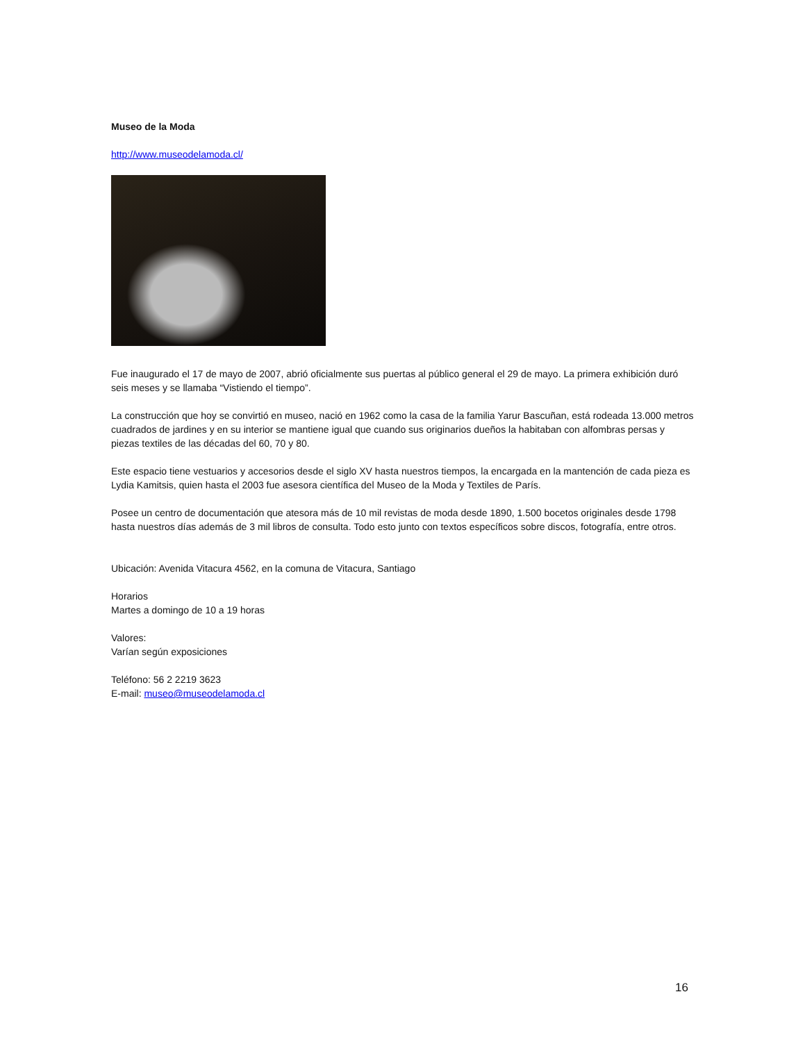Museo de la Moda
http://www.museodelamoda.cl/
Fue inaugurado el 17 de mayo de 2007, abrió oficialmente sus puertas al público general el 29 de mayo. La primera exhibición duró seis meses y se llamaba “Vistiendo el tiempo”.
La construcción que hoy se convirtió en museo, nació en 1962 como la casa de la familia Yarur Bascuñan, está rodeada 13.000 metros cuadrados de jardines y en su interior se mantiene igual que cuando sus originarios dueños la habitaban con alfombras persas y piezas textiles de las décadas del 60, 70 y 80.
Este espacio tiene vestuarios y accesorios desde el siglo XV hasta nuestros tiempos, la encargada en la mantención de cada pieza es Lydia Kamitsis, quien hasta el 2003 fue asesora científica del Museo de la Moda y Textiles de París.
Posee un centro de documentación que atesora más de 10 mil revistas de moda desde 1890, 1.500 bocetos originales desde 1798 hasta nuestros días además de 3 mil libros de consulta. Todo esto junto con textos específicos sobre discos, fotografía, entre otros.
Ubicación: Avenida Vitacura 4562, en la comuna de Vitacura, Santiago
Horarios
Martes a domingo de 10 a 19 horas
Valores:
Varían según exposiciones
Teléfono: 56 2 2219 3623
E-mail: museo@museodelamoda.cl
16